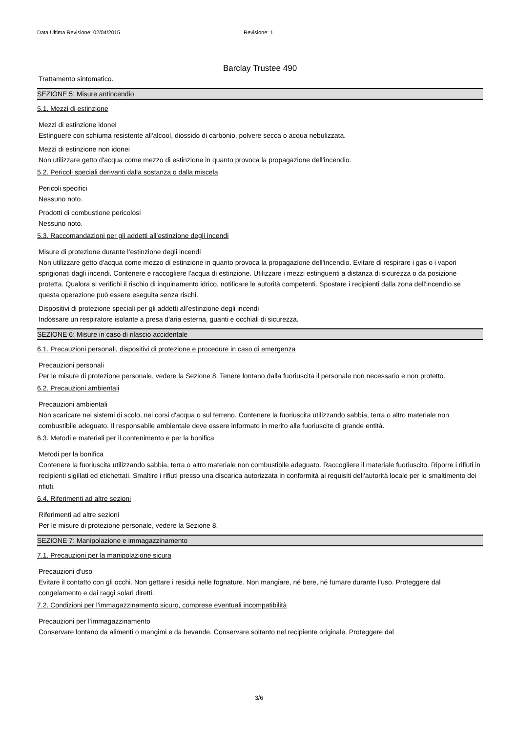Data Ultima Revisione: 02/04/2015 Revisione: 1
Barclay Trustee 490
Trattamento sintomatico.
SEZIONE 5: Misure antincendio
5.1. Mezzi di estinzione
Mezzi di estinzione idonei
Estinguere con schiuma resistente all'alcool, diossido di carbonio, polvere secca o acqua nebulizzata.
Mezzi di estinzione non idonei
Non utilizzare getto d'acqua come mezzo di estinzione in quanto provoca la propagazione dell'incendio.
5.2. Pericoli speciali derivanti dalla sostanza o dalla miscela
Pericoli specifici
Nessuno noto.
Prodotti di combustione pericolosi
Nessuno noto.
5.3. Raccomandazioni per gli addetti all’estinzione degli incendi
Misure di protezione durante l’estinzione degli incendi
Non utilizzare getto d'acqua come mezzo di estinzione in quanto provoca la propagazione dell'incendio. Evitare di respirare i gas o i vapori sprigionati dagli incendi. Contenere e raccogliere l'acqua di estinzione. Utilizzare i mezzi estinguenti a distanza di sicurezza o da posizione protetta. Qualora si verifichi il rischio di inquinamento idrico, notificare le autorità competenti. Spostare i recipienti dalla zona dell'incendio se questa operazione può essere eseguita senza rischi.
Dispositivi di protezione speciali per gli addetti all’estinzione degli incendi
Indossare un respiratore isolante a presa d'aria esterna, guanti e occhiali di sicurezza.
SEZIONE 6: Misure in caso di rilascio accidentale
6.1. Precauzioni personali, dispositivi di protezione e procedure in caso di emergenza
Precauzioni personali
Per le misure di protezione personale, vedere la Sezione 8. Tenere lontano dalla fuoriuscita il personale non necessario e non protetto.
6.2. Precauzioni ambientali
Precauzioni ambientali
Non scaricare nei sistemi di scolo, nei corsi d'acqua o sul terreno. Contenere la fuoriuscita utilizzando sabbia, terra o altro materiale non combustibile adeguato. Il responsabile ambientale deve essere informato in merito alle fuoriuscite di grande entità.
6.3. Metodi e materiali per il contenimento e per la bonifica
Metodi per la bonifica
Contenere la fuoriuscita utilizzando sabbia, terra o altro materiale non combustibile adeguato. Raccogliere il materiale fuoriuscito. Riporre i rifiuti in recipienti sigillati ed etichettati. Smaltire i rifiuti presso una discarica autorizzata in conformità ai requisiti dell'autorità locale per lo smaltimento dei rifiuti.
6.4. Riferimenti ad altre sezioni
Riferimenti ad altre sezioni
Per le misure di protezione personale, vedere la Sezione 8.
SEZIONE 7: Manipolazione e immagazzinamento
7.1. Precauzioni per la manipolazione sicura
Precauzioni d'uso
Evitare il contatto con gli occhi. Non gettare i residui nelle fognature. Non mangiare, né bere, né fumare durante l’uso. Proteggere dal congelamento e dai raggi solari diretti.
7.2. Condizioni per l’immagazzinamento sicuro, comprese eventuali incompatibilità
Precauzioni per l’immagazzinamento
Conservare lontano da alimenti o mangimi e da bevande. Conservare soltanto nel recipiente originale. Proteggere dal
3/6